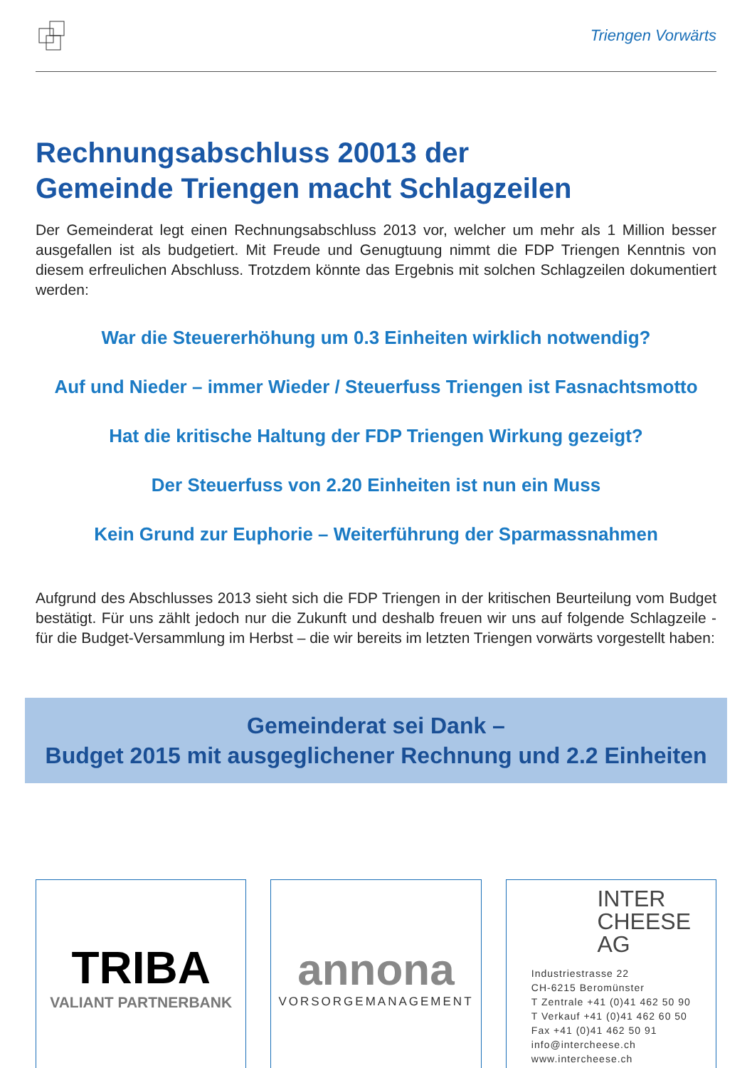Triengen Vorwärts
Rechnungsabschluss 20013 der
Gemeinde Triengen macht Schlagzeilen
Der Gemeinderat legt einen Rechnungsabschluss 2013 vor, welcher um mehr als 1 Million besser ausgefallen ist als budgetiert. Mit Freude und Genugtuung nimmt die FDP Triengen Kenntnis von diesem erfreulichen Abschluss. Trotzdem könnte das Ergebnis mit solchen Schlagzeilen dokumentiert werden:
War die Steuererhöhung um 0.3 Einheiten wirklich notwendig?
Auf und Nieder – immer Wieder / Steuerfuss Triengen ist Fasnachtsmotto
Hat die kritische Haltung der FDP Triengen Wirkung gezeigt?
Der Steuerfuss von 2.20 Einheiten ist nun ein Muss
Kein Grund zur Euphorie – Weiterführung der Sparmassnahmen
Aufgrund des Abschlusses 2013 sieht sich die FDP Triengen in der kritischen Beurteilung vom Budget bestätigt. Für uns zählt jedoch nur die Zukunft und deshalb freuen wir uns auf folgende Schlagzeile - für die Budget-Versammlung im Herbst – die wir bereits im letzten Triengen vorwärts vorgestellt haben:
Gemeinderat sei Dank –
Budget 2015 mit ausgeglichener Rechnung und 2.2 Einheiten
TRIBA
VALIANT PARTNERBANK
annona
VORSORGEMANAGEMENT
INTER
CHEESE
AG
Industriestrasse 22
CH-6215 Beromünster
T Zentrale +41 (0)41 462 50 90
T Verkauf +41 (0)41 462 60 50
Fax +41 (0)41 462 50 91
info@intercheese.ch
www.intercheese.ch